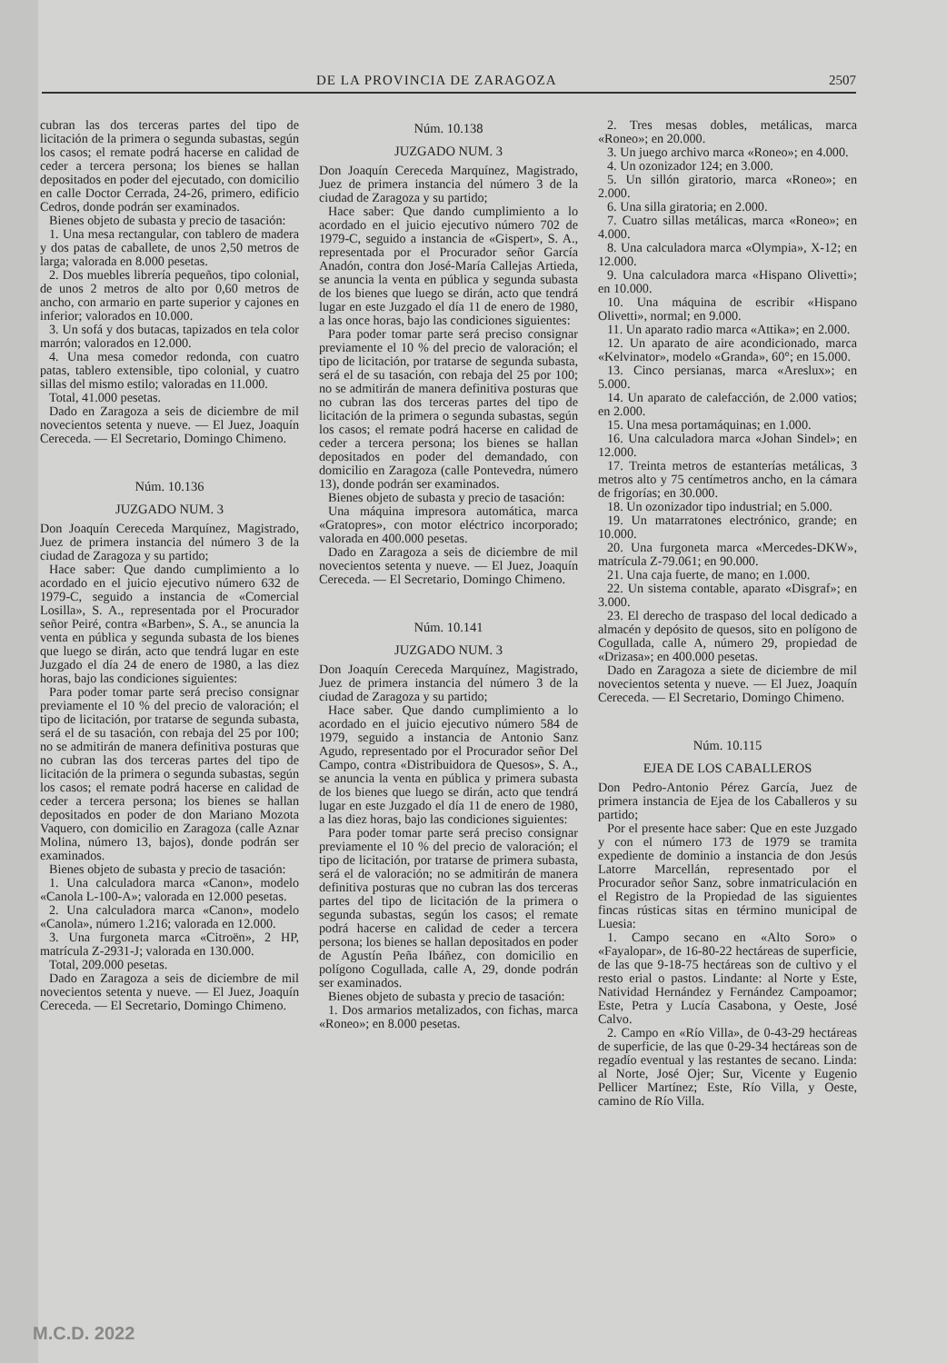DE LA PROVINCIA DE ZARAGOZA 2507
cubran las dos terceras partes del tipo de licitación de la primera o segunda subastas, según los casos; el remate podrá hacerse en calidad de ceder a tercera persona; los bienes se hallan depositados en poder del ejecutado, con domicilio en calle Doctor Cerrada, 24-26, primero, edificio Cedros, donde podrán ser examinados.
Bienes objeto de subasta y precio de tasación:
1. Una mesa rectangular, con tablero de madera y dos patas de caballete, de unos 2,50 metros de larga; valorada en 8.000 pesetas.
2. Dos muebles librería pequeños, tipo colonial, de unos 2 metros de alto por 0,60 metros de ancho, con armario en parte superior y cajones en inferior; valorados en 10.000.
3. Un sofá y dos butacas, tapizados en tela color marrón; valorados en 12.000.
4. Una mesa comedor redonda, con cuatro patas, tablero extensible, tipo colonial, y cuatro sillas del mismo estilo; valoradas en 11.000.
Total, 41.000 pesetas.
Dado en Zaragoza a seis de diciembre de mil novecientos setenta y nueve. — El Juez, Joaquín Cereceda. — El Secretario, Domingo Chimeno.
Núm. 10.136
JUZGADO NUM. 3
Don Joaquín Cereceda Marquínez, Magistrado, Juez de primera instancia del número 3 de la ciudad de Zaragoza y su partido;
Hace saber: Que dando cumplimiento a lo acordado en el juicio ejecutivo número 632 de 1979-C, seguido a instancia de «Comercial Losilla», S. A., representada por el Procurador señor Peiré, contra «Barben», S. A., se anuncia la venta en pública y segunda subasta de los bienes que luego se dirán, acto que tendrá lugar en este Juzgado el día 24 de enero de 1980, a las diez horas, bajo las condiciones siguientes:
Para poder tomar parte será preciso consignar previamente el 10 % del precio de valoración; el tipo de licitación, por tratarse de segunda subasta, será el de su tasación, con rebaja del 25 por 100; no se admitirán de manera definitiva posturas que no cubran las dos terceras partes del tipo de licitación de la primera o segunda subastas, según los casos; el remate podrá hacerse en calidad de ceder a tercera persona; los bienes se hallan depositados en poder de don Mariano Mozota Vaquero, con domicilio en Zaragoza (calle Aznar Molina, número 13, bajos), donde podrán ser examinados.
Bienes objeto de subasta y precio de tasación:
1. Una calculadora marca «Canon», modelo «Canola L-100-A»; valorada en 12.000 pesetas.
2. Una calculadora marca «Canon», modelo «Canola», número 1.216; valorada en 12.000.
3. Una furgoneta marca «Citroën», 2 HP, matrícula Z-2931-J; valorada en 130.000.
Total, 209.000 pesetas.
Dado en Zaragoza a seis de diciembre de mil novecientos setenta y nueve. — El Juez, Joaquín Cereceda. — El Secretario, Domingo Chimeno.
Núm. 10.138
JUZGADO NUM. 3
Don Joaquín Cereceda Marquínez, Magistrado, Juez de primera instancia del número 3 de la ciudad de Zaragoza y su partido;
Hace saber: Que dando cumplimiento a lo acordado en el juicio ejecutivo número 702 de 1979-C, seguido a instancia de «Gispert», S. A., representada por el Procurador señor García Anadón, contra don José-María Callejas Artieda, se anuncia la venta en pública y segunda subasta de los bienes que luego se dirán, acto que tendrá lugar en este Juzgado el día 11 de enero de 1980, a las once horas, bajo las condiciones siguientes:
Para poder tomar parte será preciso consignar previamente el 10 % del precio de valoración; el tipo de licitación, por tratarse de segunda subasta, será el de su tasación, con rebaja del 25 por 100; no se admitirán de manera definitiva posturas que no cubran las dos terceras partes del tipo de licitación de la primera o segunda subastas, según los casos; el remate podrá hacerse en calidad de ceder a tercera persona; los bienes se hallan depositados en poder del demandado, con domicilio en Zaragoza (calle Pontevedra, número 13), donde podrán ser examinados.
Bienes objeto de subasta y precio de tasación:
Una máquina impresora automática, marca «Gratopres», con motor eléctrico incorporado; valorada en 400.000 pesetas.
Dado en Zaragoza a seis de diciembre de mil novecientos setenta y nueve. — El Juez, Joaquín Cereceda. — El Secretario, Domingo Chimeno.
Núm. 10.141
JUZGADO NUM. 3
Don Joaquín Cereceda Marquínez, Magistrado, Juez de primera instancia del número 3 de la ciudad de Zaragoza y su partido;
Hace saber. Que dando cumplimiento a lo acordado en el juicio ejecutivo número 584 de 1979, seguido a instancia de Antonio Sanz Agudo, representado por el Procurador señor Del Campo, contra «Distribuidora de Quesos», S. A., se anuncia la venta en pública y primera subasta de los bienes que luego se dirán, acto que tendrá lugar en este Juzgado el día 11 de enero de 1980, a las diez horas, bajo las condiciones siguientes:
Para poder tomar parte será preciso consignar previamente el 10 % del precio de valoración; el tipo de licitación, por tratarse de primera subasta, será el de valoración; no se admitirán de manera definitiva posturas que no cubran las dos terceras partes del tipo de licitación de la primera o segunda subastas, según los casos; el remate podrá hacerse en calidad de ceder a tercera persona; los bienes se hallan depositados en poder de Agustín Peña Ibáñez, con domicilio en polígono Cogullada, calle A, 29, donde podrán ser examinados.
Bienes objeto de subasta y precio de tasación:
1. Dos armarios metalizados, con fichas, marca «Roneo»; en 8.000 pesetas.
2. Tres mesas dobles, metálicas, marca «Roneo»; en 20.000.
3. Un juego archivo marca «Roneo»; en 4.000.
4. Un ozonizador 124; en 3.000.
5. Un sillón giratorio, marca «Roneo»; en 2.000.
6. Una silla giratoria; en 2.000.
7. Cuatro sillas metálicas, marca «Roneo»; en 4.000.
8. Una calculadora marca «Olympia», X-12; en 12.000.
9. Una calculadora marca «Hispano Olivetti»; en 10.000.
10. Una máquina de escribir «Hispano Olivetti», normal; en 9.000.
11. Un aparato radio marca «Attika»; en 2.000.
12. Un aparato de aire acondicionado, marca «Kelvinator», modelo «Granda», 60°; en 15.000.
13. Cinco persianas, marca «Areslux»; en 5.000.
14. Un aparato de calefacción, de 2.000 vatios; en 2.000.
15. Una mesa portamáquinas; en 1.000.
16. Una calculadora marca «Johan Sindel»; en 12.000.
17. Treinta metros de estanterías metálicas, 3 metros alto y 75 centímetros ancho, en la cámara de frigorías; en 30.000.
18. Un ozonizador tipo industrial; en 5.000.
19. Un matarratones electrónico, grande; en 10.000.
20. Una furgoneta marca «Mercedes-DKW», matrícula Z-79.061; en 90.000.
21. Una caja fuerte, de mano; en 1.000.
22. Un sistema contable, aparato «Disgraf»; en 3.000.
23. El derecho de traspaso del local dedicado a almacén y depósito de quesos, sito en polígono de Cogullada, calle A, número 29, propiedad de «Drizasa»; en 400.000 pesetas.
Dado en Zaragoza a siete de diciembre de mil novecientos setenta y nueve. — El Juez, Joaquín Cereceda. — El Secretario, Domingo Chimeno.
Núm. 10.115
EJEA DE LOS CABALLEROS
Don Pedro-Antonio Pérez García, Juez de primera instancia de Ejea de los Caballeros y su partido;
Por el presente hace saber: Que en este Juzgado y con el número 173 de 1979 se tramita expediente de dominio a instancia de don Jesús Latorre Marcellán, representado por el Procurador señor Sanz, sobre inmatriculación en el Registro de la Propiedad de las siguientes fincas rústicas sitas en término municipal de Luesia:
1. Campo secano en «Alto Soro» o «Fayalopar», de 16-80-22 hectáreas de superficie, de las que 9-18-75 hectáreas son de cultivo y el resto erial o pastos. Lindante: al Norte y Este, Natividad Hernández y Fernández Campoamor; Este, Petra y Lucía Casabona, y Oeste, José Calvo.
2. Campo en «Río Villa», de 0-43-29 hectáreas de superficie, de las que 0-29-34 hectáreas son de regadío eventual y las restantes de secano. Linda: al Norte, José Ojer; Sur, Vicente y Eugenio Pellicer Martínez; Este, Río Villa, y Oeste, camino de Río Villa.
M.C.D. 2022